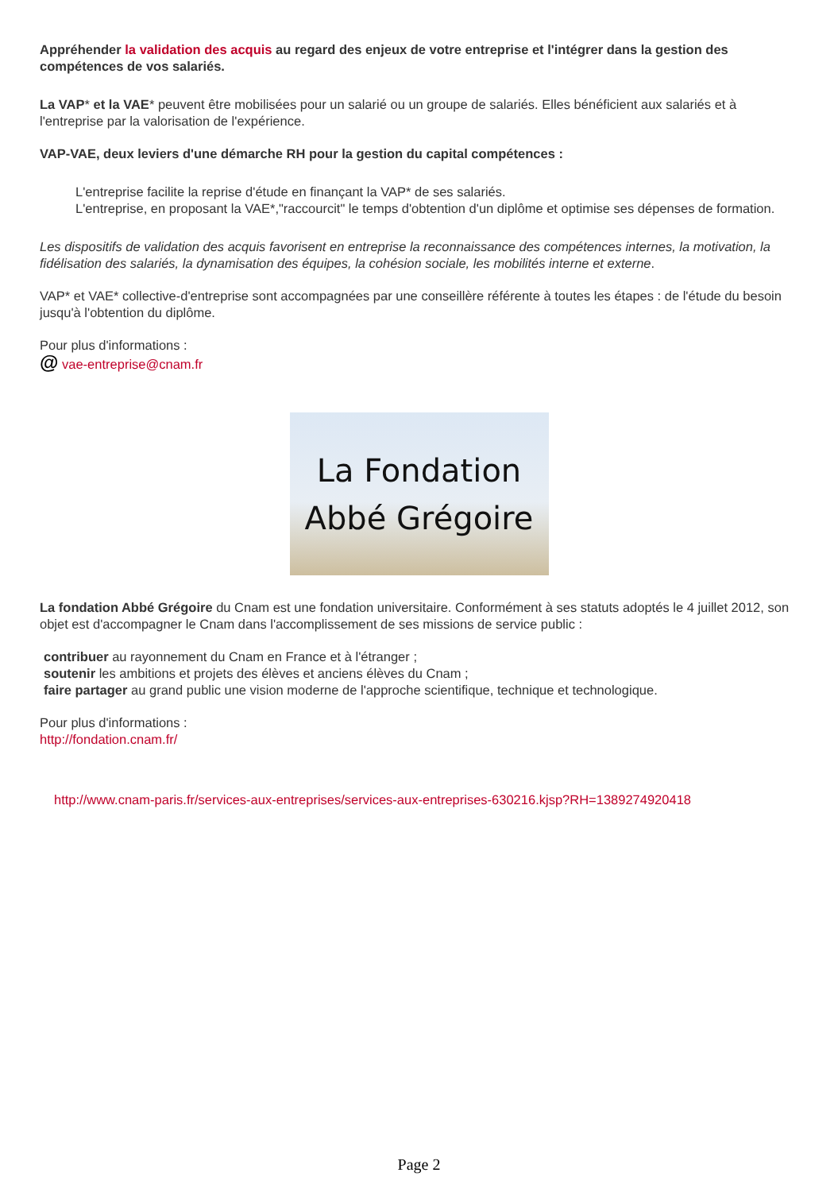Appréhender la validation des acquis au regard des enjeux de votre entreprise et l'intégrer dans la gestion des compétences de vos salariés.
La VAP* et la VAE* peuvent être mobilisées pour un salarié ou un groupe de salariés. Elles bénéficient aux salariés et à l'entreprise par la valorisation de l'expérience.
VAP-VAE, deux leviers d'une démarche RH pour la gestion du capital compétences :
L'entreprise facilite la reprise d'étude en finançant la VAP* de ses salariés.
L'entreprise, en proposant la VAE*,"raccourcit" le temps d'obtention d'un diplôme et optimise ses dépenses de formation.
Les dispositifs de validation des acquis favorisent en entreprise la reconnaissance des compétences internes, la motivation, la fidélisation des salariés, la dynamisation des équipes, la cohésion sociale, les mobilités interne et externe.
VAP* et VAE* collective-d'entreprise sont accompagnées par une conseillère référente à toutes les étapes : de l'étude du besoin jusqu'à l'obtention du diplôme.
Pour plus d'informations :
@ vae-entreprise@cnam.fr
La Fondation
Abbé Grégoire
La fondation Abbé Grégoire du Cnam est une fondation universitaire. Conformément à ses statuts adoptés le 4 juillet 2012, son objet est d'accompagner le Cnam dans l'accomplissement de ses missions de service public :
contribuer au rayonnement du Cnam en France et à l'étranger ;
soutenir les ambitions et projets des élèves et anciens élèves du Cnam ;
faire partager au grand public une vision moderne de l'approche scientifique, technique et technologique.
Pour plus d'informations :
http://fondation.cnam.fr/
http://www.cnam-paris.fr/services-aux-entreprises/services-aux-entreprises-630216.kjsp?RH=1389274920418
Page 2